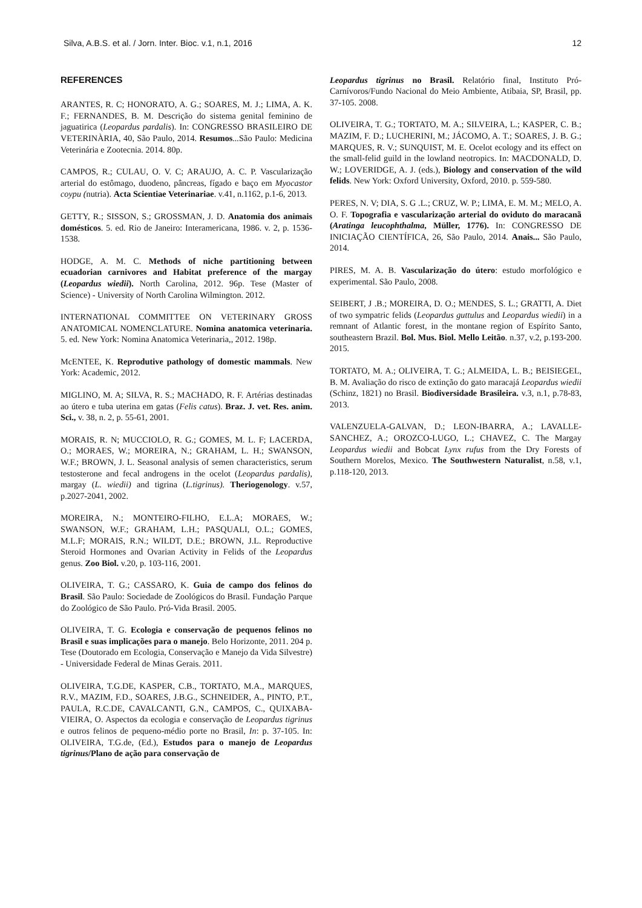Silva, A.B.S. et al. / Jorn. Inter. Bioc. v.1, n.1, 2016 12
REFERENCES
ARANTES, R. C; HONORATO, A. G.; SOARES, M. J.; LIMA, A. K. F.; FERNANDES, B. M. Descrição do sistema genital feminino de jaguatirica (Leopardus pardalis). In: CONGRESSO BRASILEIRO DE VETERINÀRIA, 40, São Paulo, 2014. Resumos... São Paulo: Medicina Veterinária e Zootecnia. 2014. 80p.
CAMPOS, R.; CULAU, O. V. C; ARAUJO, A. C. P. Vascularização arterial do estômago, duodeno, pâncreas, fígado e baço em Myocastor coypu (nutria). Acta Scientiae Veterinariae. v.41, n.1162, p.1-6, 2013.
GETTY, R.; SISSON, S.; GROSSMAN, J. D. Anatomia dos animais domésticos. 5. ed. Rio de Janeiro: Interamericana, 1986. v. 2, p. 1536-1538.
HODGE, A. M. C. Methods of niche partitioning between ecuadorian carnivores and Habitat preference of the margay (Leopardus wiedii). North Carolina, 2012. 96p. Tese (Master of Science) - University of North Carolina Wilmington. 2012.
INTERNATIONAL COMMITTEE ON VETERINARY GROSS ANATOMICAL NOMENCLATURE. Nomina anatomica veterinaria. 5. ed. New York: Nomina Anatomica Veterinaria,, 2012. 198p.
McENTEE, K. Reprodutive pathology of domestic mammals. New York: Academic, 2012.
MIGLINO, M. A; SILVA, R. S.; MACHADO, R. F. Artérias destinadas ao útero e tuba uterina em gatas (Felis catus). Braz. J. vet. Res. anim. Sci., v. 38, n. 2, p. 55-61, 2001.
MORAIS, R. N; MUCCIOLO, R. G.; GOMES, M. L. F; LACERDA, O.; MORAES, W.; MOREIRA, N.; GRAHAM, L. H.; SWANSON, W.F.; BROWN, J. L. Seasonal analysis of semen characteristics, serum testosterone and fecal androgens in the ocelot (Leopardus pardalis), margay (L. wiedii) and tigrina (L.tigrinus). Theriogenology. v.57, p.2027-2041, 2002.
MOREIRA, N.; MONTEIRO-FILHO, E.L.A; MORAES, W.; SWANSON, W.F.; GRAHAM, L.H.; PASQUALI, O.L.; GOMES, M.L.F; MORAIS, R.N.; WILDT, D.E.; BROWN, J.L. Reproductive Steroid Hormones and Ovarian Activity in Felids of the Leopardus genus. Zoo Biol. v.20, p. 103-116, 2001.
OLIVEIRA, T. G.; CASSARO, K. Guia de campo dos felinos do Brasil. São Paulo: Sociedade de Zoológicos do Brasil. Fundação Parque do Zoológico de São Paulo. Pró-Vida Brasil. 2005.
OLIVEIRA, T. G. Ecologia e conservação de pequenos felinos no Brasil e suas implicações para o manejo. Belo Horizonte, 2011. 204 p. Tese (Doutorado em Ecologia, Conservação e Manejo da Vida Silvestre) - Universidade Federal de Minas Gerais. 2011.
OLIVEIRA, T.G.DE, KASPER, C.B., TORTATO, M.A., MARQUES, R.V., MAZIM, F.D., SOARES, J.B.G., SCHNEIDER, A., PINTO, P.T., PAULA, R.C.DE, CAVALCANTI, G.N., CAMPOS, C., QUIXABA-VIEIRA, O. Aspectos da ecologia e conservação de Leopardus tigrinus e outros felinos de pequeno-médio porte no Brasil, In: p. 37-105. In: OLIVEIRA, T.G.de, (Ed.), Estudos para o manejo de Leopardus tigrinus/Plano de ação para conservação de
Leopardus tigrinus no Brasil. Relatório final, Instituto Pró-Carnívoros/Fundo Nacional do Meio Ambiente, Atibaia, SP, Brasil, pp. 37-105. 2008.
OLIVEIRA, T. G.; TORTATO, M. A.; SILVEIRA, L.; KASPER, C. B.; MAZIM, F. D.; LUCHERINI, M.; JÁCOMO, A. T.; SOARES, J. B. G.; MARQUES, R. V.; SUNQUIST, M. E. Ocelot ecology and its effect on the small-felid guild in the lowland neotropics. In: MACDONALD, D. W.; LOVERIDGE, A. J. (eds.), Biology and conservation of the wild felids. New York: Oxford University, Oxford, 2010. p. 559-580.
PERES, N. V; DIA, S. G .L.; CRUZ, W. P.; LIMA, E. M. M.; MELO, A. O. F. Topografia e vascularização arterial do oviduto do maracanã (Aratinga leucophthalma, Müller, 1776). In: CONGRESSO DE INICIAÇÃO CIENTÍFICA, 26, São Paulo, 2014. Anais... São Paulo, 2014.
PIRES, M. A. B. Vascularização do útero: estudo morfológico e experimental. São Paulo, 2008.
SEIBERT, J .B.; MOREIRA, D. O.; MENDES, S. L.; GRATTI, A. Diet of two sympatric felids (Leopardus guttulus and Leopardus wiedii) in a remnant of Atlantic forest, in the montane region of Espírito Santo, southeastern Brazil. Bol. Mus. Biol. Mello Leitão. n.37, v.2, p.193-200. 2015.
TORTATO, M. A.; OLIVEIRA, T. G.; ALMEIDA, L. B.; BEISIEGEL, B. M. Avaliação do risco de extinção do gato maracajá Leopardus wiedii (Schinz, 1821) no Brasil. Biodiversidade Brasileira. v.3, n.1, p.78-83, 2013.
VALENZUELA-GALVAN, D.; LEON-IBARRA, A.; LAVALLE-SANCHEZ, A.; OROZCO-LUGO, L.; CHAVEZ, C. The Margay Leopardus wiedii and Bobcat Lynx rufus from the Dry Forests of Southern Morelos, Mexico. The Southwestern Naturalist, n.58, v.1, p.118-120, 2013.